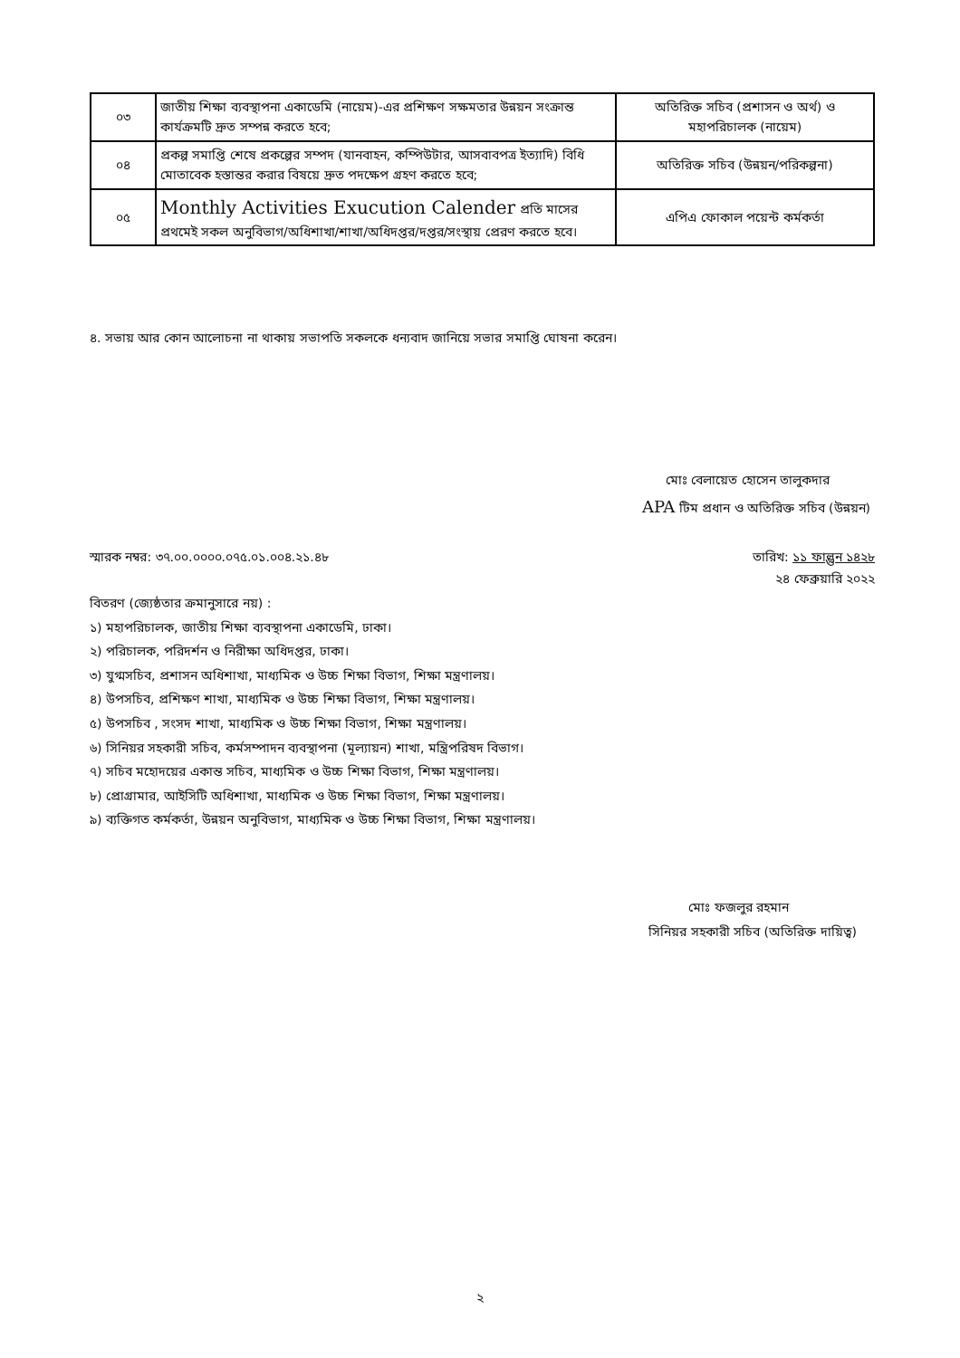| ০৩ | জাতীয় শিক্ষা ব্যবস্থাপনা একাডেমি (নায়েম)-এর প্রশিক্ষণ সক্ষমতার উন্নয়ন সংক্রান্ত কার্যক্রমটি দ্রুত সম্পন্ন করতে হবে; | অতিরিক্ত সচিব (প্রশাসন ও অর্থ) ও মহাপরিচালক (নায়েম) |
| ০৪ | প্রকল্প সমাপ্তি শেষে প্রকল্পের সম্পদ (যানবাহন, কম্পিউটার, আসবাবপত্র ইত্যাদি) বিধি মোতাবেক হস্তান্তর করার বিষয়ে দ্রুত পদক্ষেপ গ্রহণ করতে হবে; | অতিরিক্ত সচিব (উন্নয়ন/পরিকল্পনা) |
| ০৫ | Monthly Activities Exucution Calender প্রতি মাসের প্রথমেই সকল অনুবিভাগ/অধিশাখা/শাখা/অধিদপ্তর/দপ্তর/সংস্থায় প্রেরণ করতে হবে। | এপিএ ফোকাল পয়েন্ট কর্মকর্তা |
৪. সভায় আর কোন আলোচনা না থাকায় সভাপতি সকলকে ধন্যবাদ জানিয়ে সভার সমাপ্তি ঘোষনা করেন।
মোঃ বেলায়েত হোসেন তালুকদার
APA টিম প্রধান ও অতিরিক্ত সচিব (উন্নয়ন)
স্মারক নম্বর: ৩৭.০০.০০০০.০৭৫.০১.০০৪.২১.৪৮ তারিখ: ১১ ফাল্গুন ১৪২৮
২৪ ফেব্রুয়ারি ২০২২
বিতরণ (জ্যেষ্ঠতার ক্রমানুসারে নয়) :
১) মহাপরিচালক, জাতীয় শিক্ষা ব্যবস্থাপনা একাডেমি, ঢাকা।
২) পরিচালক, পরিদর্শন ও নিরীক্ষা অধিদপ্তর, ঢাকা।
৩) যুগ্মসচিব, প্রশাসন অধিশাখা, মাধ্যমিক ও উচ্চ শিক্ষা বিভাগ, শিক্ষা মন্ত্রণালয়।
৪) উপসচিব, প্রশিক্ষণ শাখা, মাধ্যমিক ও উচ্চ শিক্ষা বিভাগ, শিক্ষা মন্ত্রণালয়।
৫) উপসচিব , সংসদ শাখা, মাধ্যমিক ও উচ্চ শিক্ষা বিভাগ, শিক্ষা মন্ত্রণালয়।
৬) সিনিয়র সহকারী সচিব, কর্মসম্পাদন ব্যবস্থাপনা (মূল্যায়ন) শাখা, মন্ত্রিপরিষদ বিভাগ।
৭) সচিব মহোদয়ের একান্ত সচিব, মাধ্যমিক ও উচ্চ শিক্ষা বিভাগ, শিক্ষা মন্ত্রণালয়।
৮) প্রোগ্রামার, আইসিটি অধিশাখা, মাধ্যমিক ও উচ্চ শিক্ষা বিভাগ, শিক্ষা মন্ত্রণালয়।
৯) ব্যক্তিগত কর্মকর্তা, উন্নয়ন অনুবিভাগ, মাধ্যমিক ও উচ্চ শিক্ষা বিভাগ, শিক্ষা মন্ত্রণালয়।
মোঃ ফজলুর রহমান
সিনিয়র সহকারী সচিব (অতিরিক্ত দায়িত্ব)
২